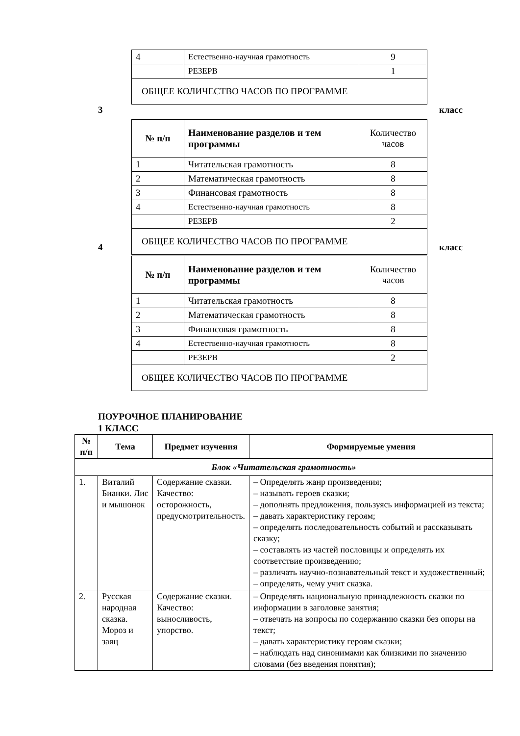| 4 | Естественно-научная грамотность | 9 |
| | РЕЗЕРВ | 1 |
| ОБЩЕЕ КОЛИЧЕСТВО ЧАСОВ ПО ПРОГРАММЕ | | |
3 класс
| № п/п | Наименование разделов и тем программы | Количество часов |
| 1 | Читательская грамотность | 8 |
| 2 | Математическая грамотность | 8 |
| 3 | Финансовая грамотность | 8 |
| 4 | Естественно-научная грамотность | 8 |
| | РЕЗЕРВ | 2 |
| ОБЩЕЕ КОЛИЧЕСТВО ЧАСОВ ПО ПРОГРАММЕ | | |
4 класс
| № п/п | Наименование разделов и тем программы | Количество часов |
| 1 | Читательская грамотность | 8 |
| 2 | Математическая грамотность | 8 |
| 3 | Финансовая грамотность | 8 |
| 4 | Естественно-научная грамотность | 8 |
| | РЕЗЕРВ | 2 |
| ОБЩЕЕ КОЛИЧЕСТВО ЧАСОВ ПО ПРОГРАММЕ | | |
ПОУРОЧНОЕ ПЛАНИРОВАНИЕ
1 КЛАСС
| № п/п | Тема | Предмет изучения | Формируемые умения |
| --- | --- | --- | --- |
| Блок «Читательская грамотность» | | | |
| 1. | Виталий Бианки. Лис и мышонок | Содержание сказки. Качество: осторожность, предусмотрительность. | – Определять жанр произведения; – называть героев сказки; – дополнять предложения, пользуясь информацией из текста; – давать характеристику героям; – определять последовательность событий и рассказывать сказку; – составлять из частей пословицы и определять их соответствие произведению; – различать научно-познавательный текст и художественный; – определять, чему учит сказка. |
| 2. | Русская народная сказка. Мороз и заяц | Содержание сказки. Качество: выносливость, упорство. | – Определять национальную принадлежность сказки по информации в заголовке занятия; – отвечать на вопросы по содержанию сказки без опоры на текст; – давать характеристику героям сказки; – наблюдать над синонимами как близкими по значению словами (без введения понятия); |